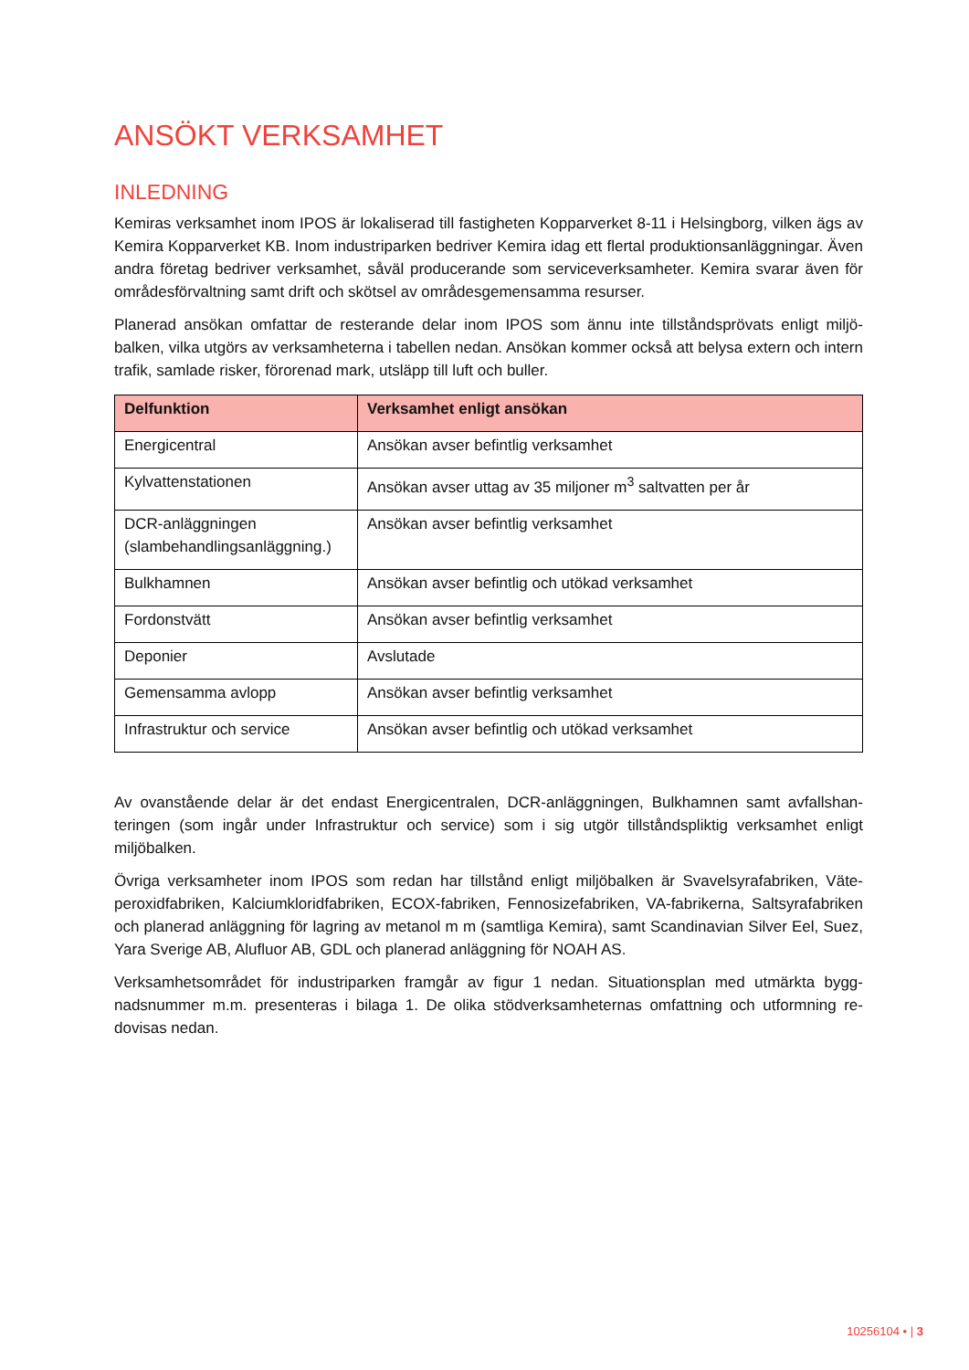ANSÖKT VERKSAMHET
INLEDNING
Kemiras verksamhet inom IPOS är lokaliserad till fastigheten Kopparverket 8-11 i Helsingborg, vilken ägs av Kemira Kopparverket KB. Inom industriparken bedriver Kemira idag ett flertal produktionsanlägg­ningar. Även andra företag bedriver verksamhet, såväl producerande som serviceverksamheter. Kemira svarar även för områdesförvaltning samt drift och skötsel av områdesgemensamma resurser.
Planerad ansökan omfattar de resterande delar inom IPOS som ännu inte tillståndsprövats enligt miljö­balken, vilka utgörs av verksamheterna i tabellen nedan. Ansökan kommer också att belysa extern och intern trafik, samlade risker, förorenad mark, utsläpp till luft och buller.
| Delfunktion | Verksamhet enligt ansökan |
| --- | --- |
| Energicentral | Ansökan avser befintlig verksamhet |
| Kylvattenstationen | Ansökan avser uttag av 35 miljoner m<sup>3</sup> saltvatten per år |
| DCR-anläggningen (slambehandlingsanläggning.) | Ansökan avser befintlig verksamhet |
| Bulkhamnen | Ansökan avser befintlig och utökad verksamhet |
| Fordonstvätt | Ansökan avser befintlig verksamhet |
| Deponier | Avslutade |
| Gemensamma avlopp | Ansökan avser befintlig verksamhet |
| Infrastruktur och service | Ansökan avser befintlig och utökad verksamhet |
Av ovanstående delar är det endast Energicentralen, DCR-anläggningen, Bulkhamnen samt avfallshan­teringen (som ingår under Infrastruktur och service) som i sig utgör tillståndspliktig verksamhet enligt miljöbalken.
Övriga verksamheter inom IPOS som redan har tillstånd enligt miljöbalken är Svavelsyrafabriken, Väte­peroxidfabriken, Kalciumkloridfabriken, ECOX-fabriken, Fennosizefabriken, VA-fabrikerna, Saltsyrafa­briken och planerad anläggning för lagring av metanol m m (samtliga Kemira), samt Scandinavian Silver Eel, Suez, Yara Sverige AB, Alufluor AB, GDL och planerad anläggning för NOAH AS.
Verksamhetsområdet för industriparken framgår av figur 1 nedan. Situationsplan med utmärkta bygg­nadsnummer m.m. presenteras i bilaga 1. De olika stödverksamheternas omfattning och utformning re­dovisas nedan.
10256104 • | 3